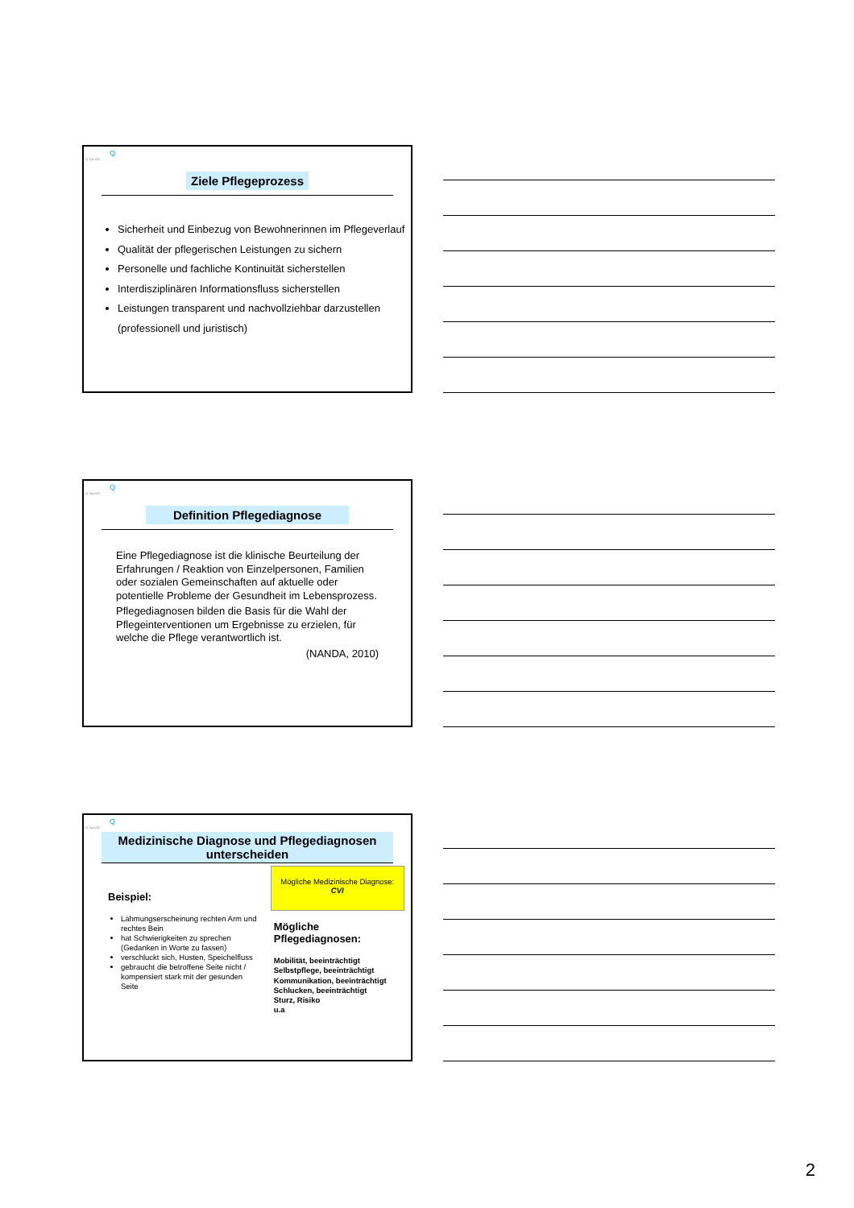Q
Q-Sys AG
Ziele Pflegeprozess
Sicherheit und Einbezug von Bewohnerinnen im Pflegeverlauf
Qualität der pflegerischen Leistungen zu sichern
Personelle und fachliche Kontinuität sicherstellen
Interdisziplinären Informationsfluss sicherstellen
Leistungen transparent und nachvollziehbar darzustellen (professionell und juristisch)
Q
Q-Sys AG
Definition Pflegediagnose
Eine Pflegediagnose ist die klinische Beurteilung der Erfahrungen / Reaktion von Einzelpersonen, Familien oder sozialen Gemeinschaften auf aktuelle oder potentielle Probleme der Gesundheit im Lebensprozess.
Pflegediagnosen bilden die Basis für die Wahl der Pflegeinterventionen um Ergebnisse zu erzielen, für welche die Pflege verantwortlich ist.
(NANDA, 2010)
Q
Q-Sys AG
Medizinische Diagnose und Pflegediagnosen unterscheiden
Beispiel:
Lähmungserscheinung rechten Arm und rechtes Bein
hat Schwierigkeiten zu sprechen (Gedanken in Worte zu fassen)
verschluckt sich, Husten, Speichelfluss
gebraucht die betroffene Seite nicht / kompensiert stark mit der gesunden Seite
Mögliche Medizinische Diagnose:
CVI
Mögliche Pflegediagnosen:
Mobilität, beeinträchtigt
Selbstpflege, beeinträchtigt
Kommunikation, beeinträchtigt
Schlucken, beeinträchtigt
Sturz, Risiko
u.a
2